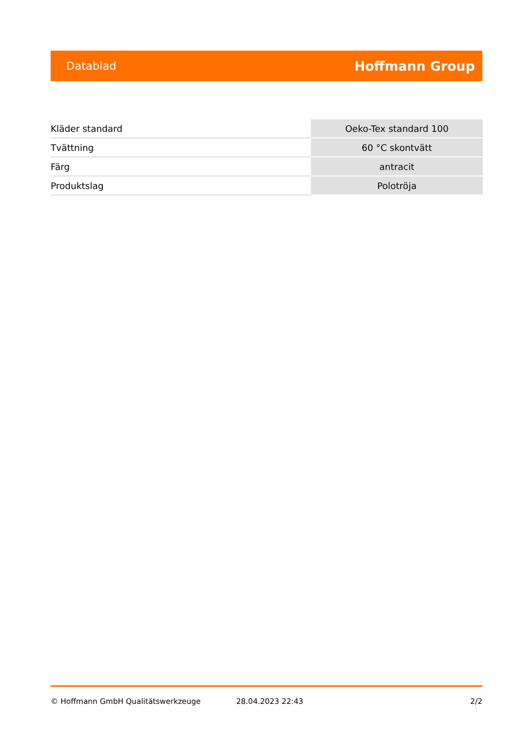Datablad Hoffmann Group
| Kläder standard | Oeko-Tex standard 100 |
| Tvättning | 60 °C skontvätt |
| Färg | antracit |
| Produktslag | Polotröja |
© Hoffmann GmbH Qualitätswerkzeuge 28.04.2023 22:43 2/2